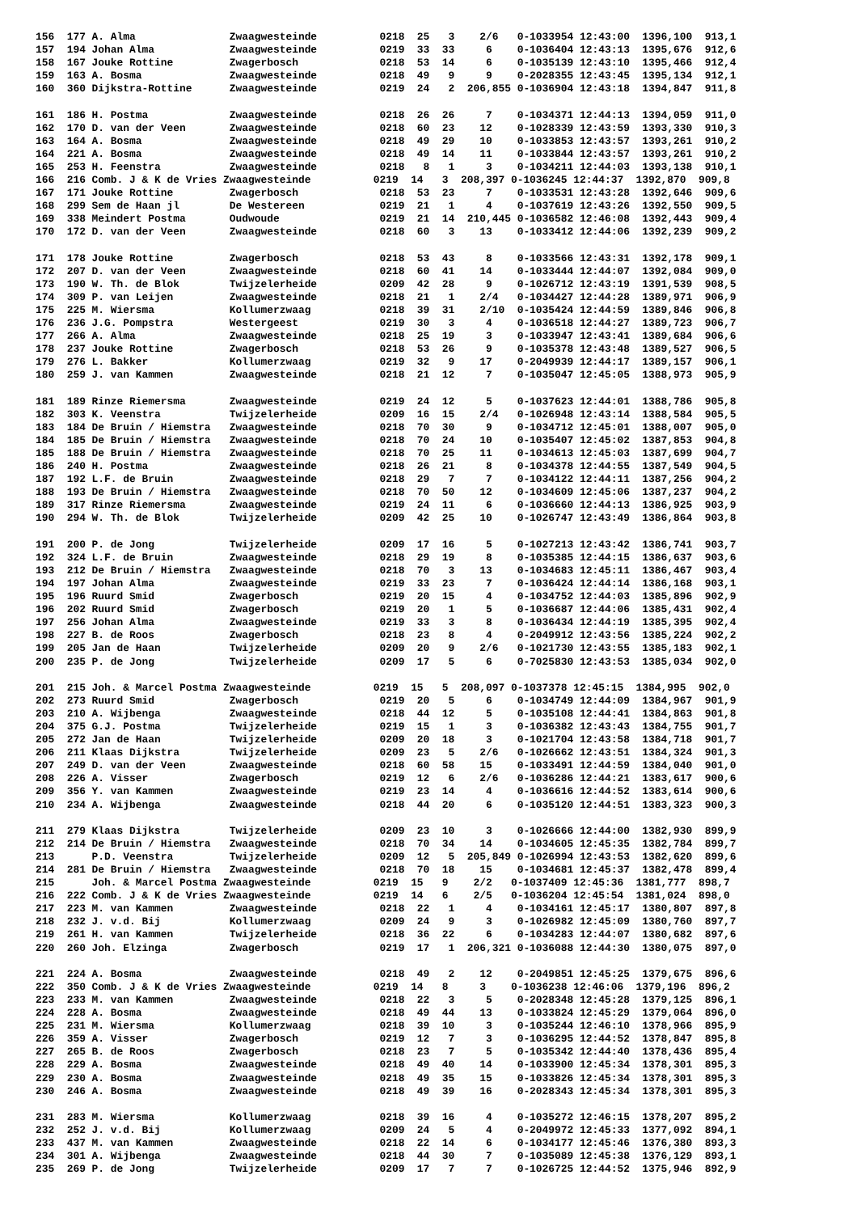156  177 A. Alma               Zwaagwesteinde          0218  25   3    2/6   0-1033954 12:43:00  1396,100  913,1
157  194 Johan Alma            Zwaagwesteinde          0219  33  33     6    0-1036404 12:43:13  1395,676  912,6
158  167 Jouke Rottine         Zwagerbosch             0218  53  14     6    0-1035139 12:43:10  1395,466  912,4
159  163 A. Bosma              Zwaagwesteinde          0218  49   9     9    0-2028355 12:43:45  1395,134  912,1
160  360 Dijkstra-Rottine      Zwaagwesteinde          0219  24   2  206,855 0-1036904 12:43:18  1394,847  911,8

161  186 H. Postma             Zwaagwesteinde          0218  26  26     7    0-1034371 12:44:13  1394,059  911,0
162  170 D. van der Veen       Zwaagwesteinde          0218  60  23    12    0-1028339 12:43:59  1393,330  910,3
163  164 A. Bosma              Zwaagwesteinde          0218  49  29    10    0-1033853 12:43:57  1393,261  910,2
164  221 A. Bosma              Zwaagwesteinde          0218  49  14    11    0-1033844 12:43:57  1393,261  910,2
165  253 H. Feenstra           Zwaagwesteinde          0218   8   1     3    0-1034211 12:44:03  1393,138  910,1
166  216 Comb. J & K de Vries Zwaagwesteinde          0219  14   3  208,397 0-1036245 12:44:37  1392,870  909,8
167  171 Jouke Rottine         Zwagerbosch             0218  53  23     7    0-1033531 12:43:28  1392,646  909,6
168  299 Sem de Haan jl        De Westereen            0219  21   1     4    0-1037619 12:43:26  1392,550  909,5
169  338 Meindert Postma       Oudwoude                0219  21  14  210,445 0-1036582 12:46:08  1392,443  909,4
170  172 D. van der Veen       Zwaagwesteinde          0218  60   3    13    0-1033412 12:44:06  1392,239  909,2

171  178 Jouke Rottine         Zwagerbosch             0218  53  43     8    0-1033566 12:43:31  1392,178  909,1
172  207 D. van der Veen       Zwaagwesteinde          0218  60  41    14    0-1033444 12:44:07  1392,084  909,0
173  190 W. Th. de Blok        Twijzelerheide          0209  42  28     9    0-1026712 12:43:19  1391,539  908,5
174  309 P. van Leijen         Zwaagwesteinde          0218  21   1    2/4   0-1034427 12:44:28  1389,971  906,9
175  225 M. Wiersma            Kollumerzwaag           0218  39  31    2/10  0-1035424 12:44:59  1389,846  906,8
176  236 J.G. Pompstra         Westergeest             0219  30   3     4    0-1036518 12:44:27  1389,723  906,7
177  266 A. Alma               Zwaagwesteinde          0218  25  19     3    0-1033947 12:43:41  1389,684  906,6
178  237 Jouke Rottine         Zwagerbosch             0218  53  26     9    0-1035378 12:43:48  1389,527  906,5
179  276 L. Bakker             Kollumerzwaag           0219  32   9    17    0-2049939 12:44:17  1389,157  906,1
180  259 J. van Kammen         Zwaagwesteinde          0218  21  12     7    0-1035047 12:45:05  1388,973  905,9

181  189 Rinze Riemersma       Zwaagwesteinde          0219  24  12     5    0-1037623 12:44:01  1388,786  905,8
182  303 K. Veenstra           Twijzelerheide          0209  16  15    2/4   0-1026948 12:43:14  1388,584  905,5
183  184 De Bruin / Hiemstra   Zwaagwesteinde          0218  70  30     9    0-1034712 12:45:01  1388,007  905,0
184  185 De Bruin / Hiemstra   Zwaagwesteinde          0218  70  24    10    0-1035407 12:45:02  1387,853  904,8
185  188 De Bruin / Hiemstra   Zwaagwesteinde          0218  70  25    11    0-1034613 12:45:03  1387,699  904,7
186  240 H. Postma             Zwaagwesteinde          0218  26  21     8    0-1034378 12:44:55  1387,549  904,5
187  192 L.F. de Bruin         Zwaagwesteinde          0218  29   7     7    0-1034122 12:44:11  1387,256  904,2
188  193 De Bruin / Hiemstra   Zwaagwesteinde          0218  70  50    12    0-1034609 12:45:06  1387,237  904,2
189  317 Rinze Riemersma       Zwaagwesteinde          0219  24  11     6    0-1036660 12:44:13  1386,925  903,9
190  294 W. Th. de Blok        Twijzelerheide          0209  42  25    10    0-1026747 12:43:49  1386,864  903,8

191  200 P. de Jong            Twijzelerheide          0209  17  16     5    0-1027213 12:43:42  1386,741  903,7
192  324 L.F. de Bruin         Zwaagwesteinde          0218  29  19     8    0-1035385 12:44:15  1386,637  903,6
193  212 De Bruin / Hiemstra   Zwaagwesteinde          0218  70   3    13    0-1034683 12:45:11  1386,467  903,4
194  197 Johan Alma            Zwaagwesteinde          0219  33  23     7    0-1036424 12:44:14  1386,168  903,1
195  196 Ruurd Smid            Zwagerbosch             0219  20  15     4    0-1034752 12:44:03  1385,896  902,9
196  202 Ruurd Smid            Zwagerbosch             0219  20   1     5    0-1036687 12:44:06  1385,431  902,4
197  256 Johan Alma            Zwaagwesteinde          0219  33   3     8    0-1036434 12:44:19  1385,395  902,4
198  227 B. de Roos            Zwagerbosch             0218  23   8     4    0-2049912 12:43:56  1385,224  902,2
199  205 Jan de Haan           Twijzelerheide          0209  20   9    2/6   0-1021730 12:43:55  1385,183  902,1
200  235 P. de Jong            Twijzelerheide          0209  17   5     6    0-7025830 12:43:53  1385,034  902,0

201  215 Joh. & Marcel Postma Zwaagwesteinde          0219  15   5  208,097 0-1037378 12:45:15  1384,995  902,0
202  273 Ruurd Smid            Zwagerbosch             0219  20   5     6    0-1034749 12:44:09  1384,967  901,9
203  210 A. Wijbenga           Zwaagwesteinde          0218  44  12     5    0-1035108 12:44:41  1384,863  901,8
204  375 G.J. Postma           Twijzelerheide          0219  15   1     3    0-1036382 12:43:43  1384,755  901,7
205  272 Jan de Haan           Twijzelerheide          0209  20  18     3    0-1021704 12:43:58  1384,718  901,7
206  211 Klaas Dijkstra        Twijzelerheide          0209  23   5    2/6   0-1026662 12:43:51  1384,324  901,3
207  249 D. van der Veen       Zwaagwesteinde          0218  60  58    15    0-1033491 12:44:59  1384,040  901,0
208  226 A. Visser             Zwagerbosch             0219  12   6    2/6   0-1036286 12:44:21  1383,617  900,6
209  356 Y. van Kammen         Zwaagwesteinde          0219  23  14     4    0-1036616 12:44:52  1383,614  900,6
210  234 A. Wijbenga           Zwaagwesteinde          0218  44  20     6    0-1035120 12:44:51  1383,323  900,3

211  279 Klaas Dijkstra        Twijzelerheide          0209  23  10     3    0-1026666 12:44:00  1382,930  899,9
212  214 De Bruin / Hiemstra   Zwaagwesteinde          0218  70  34    14    0-1034605 12:45:35  1382,784  899,7
213      P.D. Veenstra         Twijzelerheide          0209  12   5  205,849 0-1026994 12:43:53  1382,620  899,6
214  281 De Bruin / Hiemstra   Zwaagwesteinde          0218  70  18    15    0-1034681 12:45:37  1382,478  899,4
215      Joh. & Marcel Postma Zwaagwesteinde          0219  15   9    2/2   0-1037409 12:45:36  1381,777  898,7
216  222 Comb. J & K de Vries Zwaagwesteinde          0219  14   6    2/5   0-1036204 12:45:54  1381,024  898,0
217  223 M. van Kammen         Zwaagwesteinde          0218  22   1     4    0-1034161 12:45:17  1380,807  897,8
218  232 J. v.d. Bij           Kollumerzwaag           0209  24   9     3    0-1026982 12:45:09  1380,760  897,7
219  261 H. van Kammen         Twijzelerheide          0218  36  22     6    0-1034283 12:44:07  1380,682  897,6
220  260 Joh. Elzinga          Zwagerbosch             0219  17   1  206,321 0-1036088 12:44:30  1380,075  897,0

221  224 A. Bosma              Zwaagwesteinde          0218  49   2    12    0-2049851 12:45:25  1379,675  896,6
222  350 Comb. J & K de Vries Zwaagwesteinde          0219  14   8     3    0-1036238 12:46:06  1379,196  896,2
223  233 M. van Kammen         Zwaagwesteinde          0218  22   3     5    0-2028348 12:45:28  1379,125  896,1
224  228 A. Bosma              Zwaagwesteinde          0218  49  44    13    0-1033824 12:45:29  1379,064  896,0
225  231 M. Wiersma            Kollumerzwaag           0218  39  10     3    0-1035244 12:46:10  1378,966  895,9
226  359 A. Visser             Zwagerbosch             0219  12   7     3    0-1036295 12:44:52  1378,847  895,8
227  265 B. de Roos            Zwagerbosch             0218  23   7     5    0-1035342 12:44:40  1378,436  895,4
228  229 A. Bosma              Zwaagwesteinde          0218  49  40    14    0-1033900 12:45:34  1378,301  895,3
229  230 A. Bosma              Zwaagwesteinde          0218  49  35    15    0-1033826 12:45:34  1378,301  895,3
230  246 A. Bosma              Zwaagwesteinde          0218  49  39    16    0-2028343 12:45:34  1378,301  895,3

231  283 M. Wiersma            Kollumerzwaag           0218  39  16     4    0-1035272 12:46:15  1378,207  895,2
232  252 J. v.d. Bij           Kollumerzwaag           0209  24   5     4    0-2049972 12:45:33  1377,092  894,1
233  437 M. van Kammen         Zwaagwesteinde          0218  22  14     6    0-1034177 12:45:46  1376,380  893,3
234  301 A. Wijbenga           Zwaagwesteinde          0218  44  30     7    0-1035089 12:45:38  1376,129  893,1
235  269 P. de Jong            Twijzelerheide          0209  17   7     7    0-1026725 12:44:52  1375,946  892,9